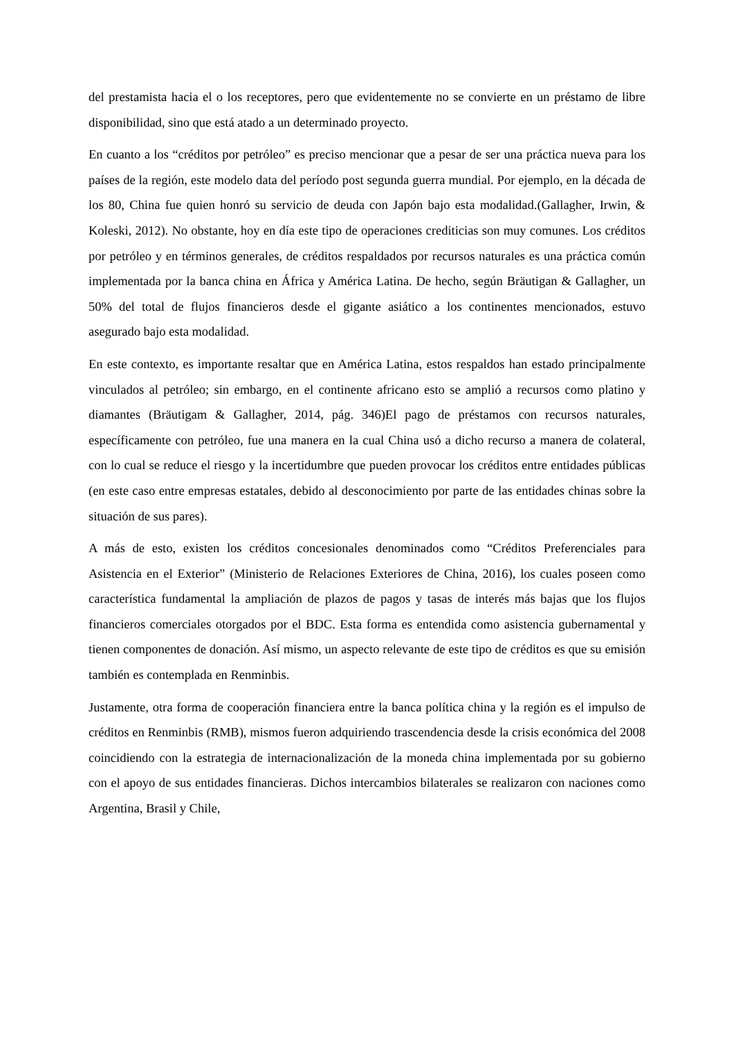del prestamista hacia el o los receptores, pero que evidentemente no se convierte en un préstamo de libre disponibilidad, sino que está atado a un determinado proyecto.
En cuanto a los “créditos por petróleo” es preciso mencionar que a pesar de ser una práctica nueva para los países de la región, este modelo data del período post segunda guerra mundial. Por ejemplo, en la década de los 80, China fue quien honró su servicio de deuda con Japón bajo esta modalidad.(Gallagher, Irwin, & Koleski, 2012). No obstante, hoy en día este tipo de operaciones crediticias son muy comunes. Los créditos por petróleo y en términos generales, de créditos respaldados por recursos naturales es una práctica común implementada por la banca china en África y América Latina. De hecho, según Bräutigan & Gallagher, un 50% del total de flujos financieros desde el gigante asiático a los continentes mencionados, estuvo asegurado bajo esta modalidad.
En este contexto, es importante resaltar que en América Latina, estos respaldos han estado principalmente vinculados al petróleo; sin embargo, en el continente africano esto se amplió a recursos como platino y diamantes (Bräutigam & Gallagher, 2014, pág. 346)El pago de préstamos con recursos naturales, específicamente con petróleo, fue una manera en la cual China usó a dicho recurso a manera de colateral, con lo cual se reduce el riesgo y la incertidumbre que pueden provocar los créditos entre entidades públicas (en este caso entre empresas estatales, debido al desconocimiento por parte de las entidades chinas sobre la situación de sus pares).
A más de esto, existen los créditos concesionales denominados como “Créditos Preferenciales para Asistencia en el Exterior” (Ministerio de Relaciones Exteriores de China, 2016), los cuales poseen como característica fundamental la ampliación de plazos de pagos y tasas de interés más bajas que los flujos financieros comerciales otorgados por el BDC. Esta forma es entendida como asistencia gubernamental y tienen componentes de donación. Así mismo, un aspecto relevante de este tipo de créditos es que su emisión también es contemplada en Renminbis.
Justamente, otra forma de cooperación financiera entre la banca política china y la región es el impulso de créditos en Renminbis (RMB), mismos fueron adquiriendo trascendencia desde la crisis económica del 2008 coincidiendo con la estrategia de internacionalización de la moneda china implementada por su gobierno con el apoyo de sus entidades financieras. Dichos intercambios bilaterales se realizaron con naciones como Argentina, Brasil y Chile,